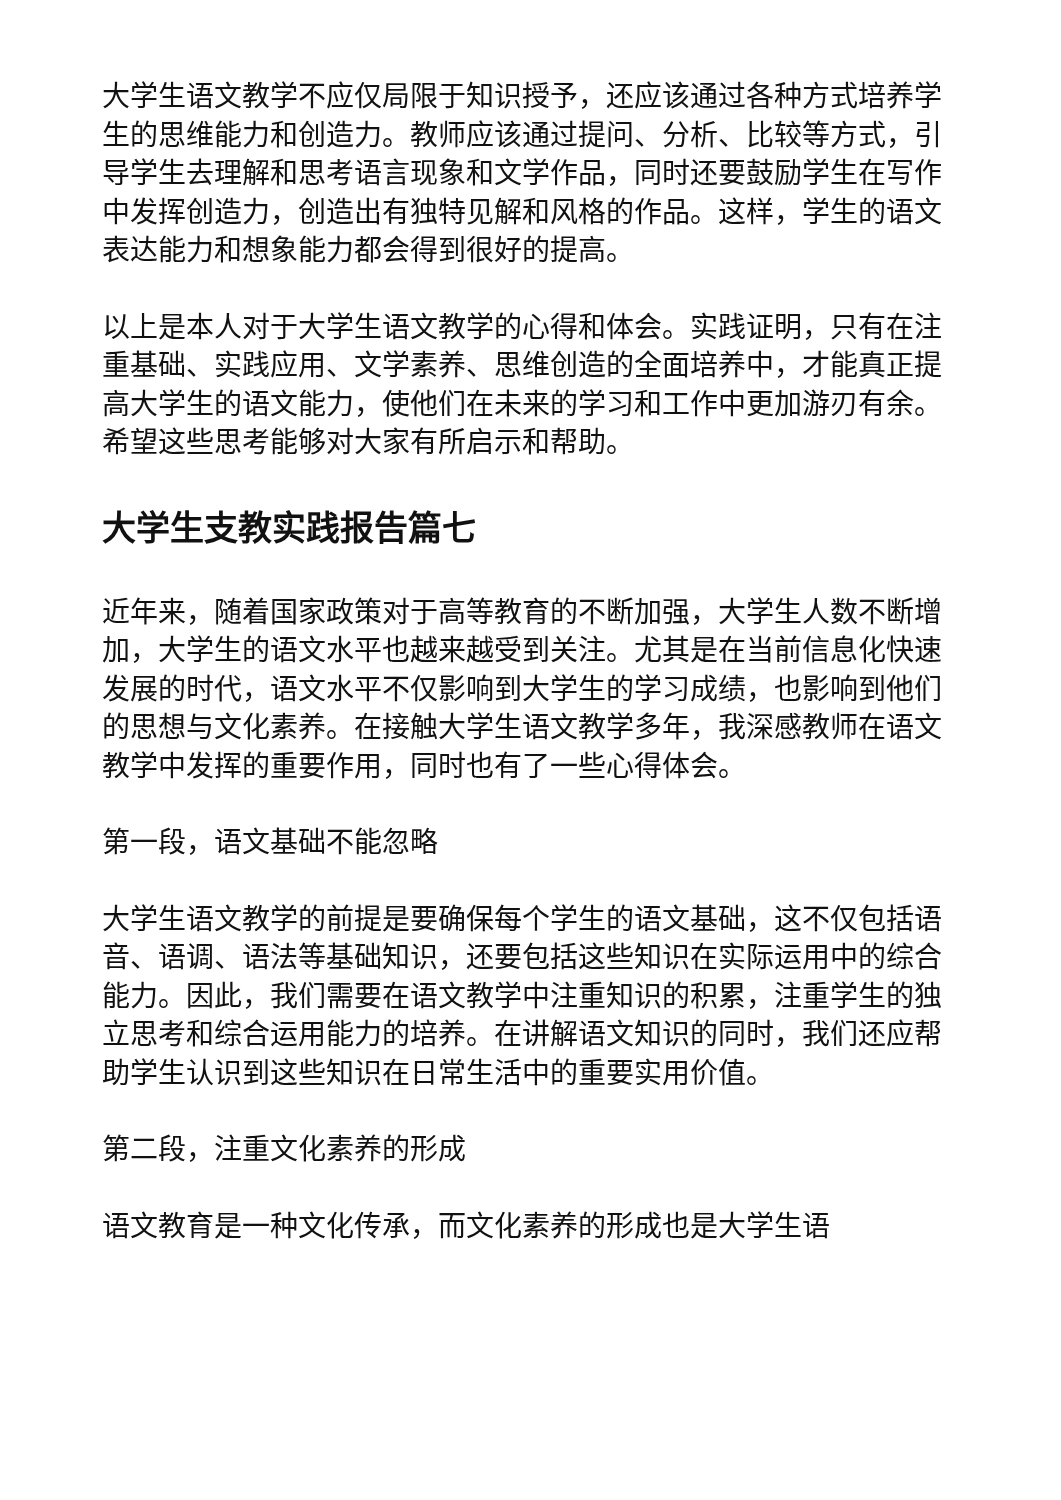大学生语文教学不应仅局限于知识授予，还应该通过各种方式培养学生的思维能力和创造力。教师应该通过提问、分析、比较等方式，引导学生去理解和思考语言现象和文学作品，同时还要鼓励学生在写作中发挥创造力，创造出有独特见解和风格的作品。这样，学生的语文表达能力和想象能力都会得到很好的提高。
以上是本人对于大学生语文教学的心得和体会。实践证明，只有在注重基础、实践应用、文学素养、思维创造的全面培养中，才能真正提高大学生的语文能力，使他们在未来的学习和工作中更加游刃有余。希望这些思考能够对大家有所启示和帮助。
大学生支教实践报告篇七
近年来，随着国家政策对于高等教育的不断加强，大学生人数不断增加，大学生的语文水平也越来越受到关注。尤其是在当前信息化快速发展的时代，语文水平不仅影响到大学生的学习成绩，也影响到他们的思想与文化素养。在接触大学生语文教学多年，我深感教师在语文教学中发挥的重要作用，同时也有了一些心得体会。
第一段，语文基础不能忽略
大学生语文教学的前提是要确保每个学生的语文基础，这不仅包括语音、语调、语法等基础知识，还要包括这些知识在实际运用中的综合能力。因此，我们需要在语文教学中注重知识的积累，注重学生的独立思考和综合运用能力的培养。在讲解语文知识的同时，我们还应帮助学生认识到这些知识在日常生活中的重要实用价值。
第二段，注重文化素养的形成
语文教育是一种文化传承，而文化素养的形成也是大学生语